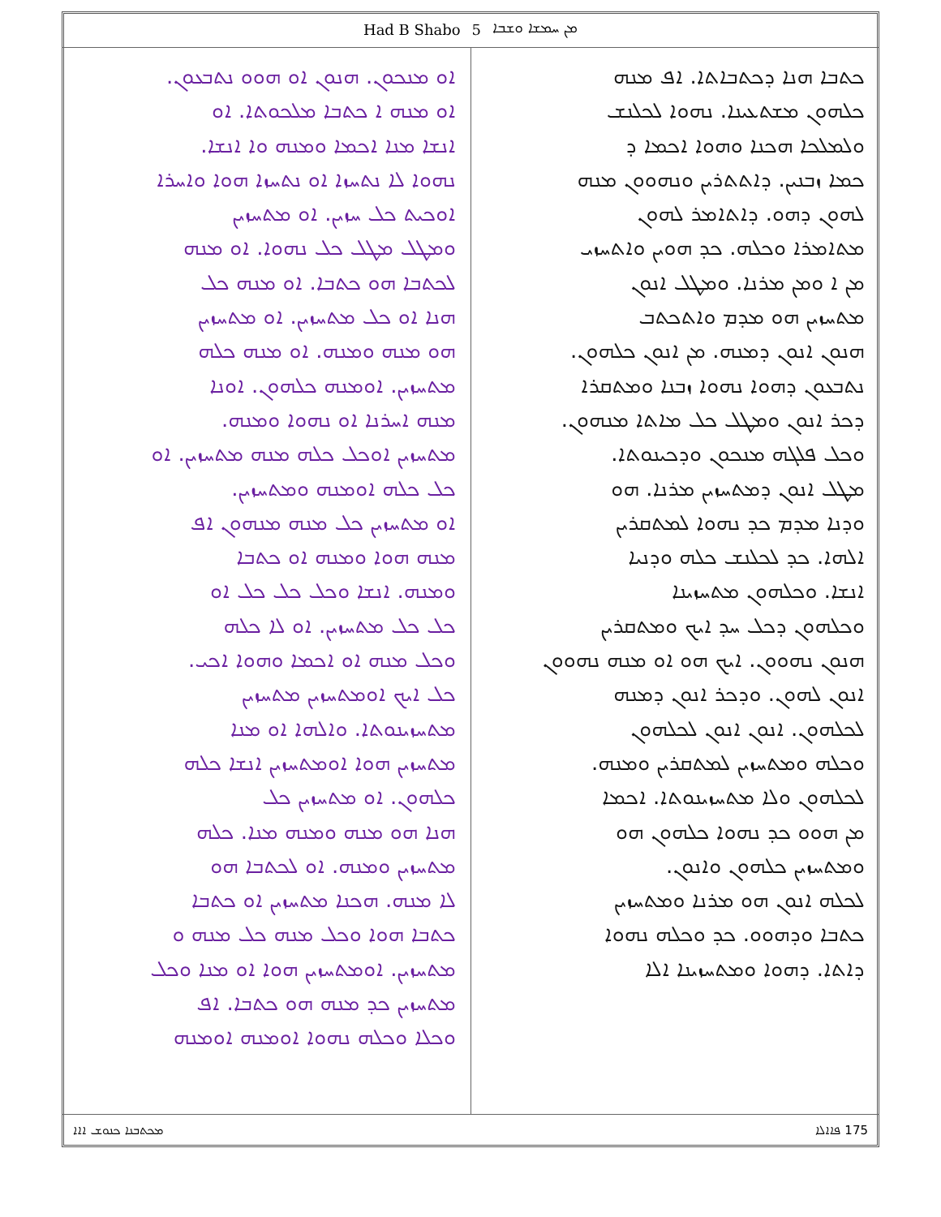Had B Shabo 5 ܡܢ ܚܡܫܐ ܘܫܒܐ
ܟܬܒܐ ܗܢܐ ܕܟܬܒܐܬܐ. ܐܦ ܡܢܗ
ܟܠܗܘܢ ܡܫܬܥܝܢܐ. ܢܗܘܐ ܠܟܠܢܫ
ܘܠܡܠܟܐ ܗܟܢܐ ܘܗܘܐ ܐܟܡܐ ܕ
ܟܡܐ ܙܒܢܝܢ. ܕܐܬܬܪܝܢ ܘܢܗܘܘܢ ܡܢܗ
ܠܗܘܢ ܕܗܘ. ܕܐܬܐܡܪ ܠܗܘܢ
ܡܬܐܡܪܐ ܘܟܠܗ. ܟܕ ܗܘܝܢ ܘܐܬܚܙܝ
ܡܢ ܐ ܘܡܢ ܡܪܢܐ. ܘܡܛܠ ܐܢܘܢ
ܡܬܚܙܝܢ ܗܘ ܡܕܡ ܘܐܬܟܬܒ
ܗܢܘܢ ܐܢܘܢ ܕܡܢܗ. ܡܢ ܐܢܘܢ ܟܠܗܘܢ.
ܢܬܒܥܘܢ ܕܗܘܐ ܢܗܘܐ ܙܒܢܐ ܘܡܬܩܪܐ
ܕܟܪ ܐܢܘܢ ܘܡܛܠ ܟܠ ܡܐܬܐ ܡܢܗܘܢ.
ܘܟܠ ܦܠܓܗ ܡܢܟܘܢ ܘܕܟܝܢܘܬܐ.
ܡܛܠ ܐܢܘܢ ܕܡܬܚܙܝܢ ܡܪܢܐ. ܗܘ
ܘܕܢܐ ܡܕܡ ܟܕ ܢܗܘܐ ܠܡܬܩܪܝܢ
ܐܠܗܐ. ܟܕ ܠܟܠܢܫ ܟܠܗ ܘܕܢܝܐ
ܐܢܫܐ. ܘܟܠܗܘܢ ܡܬܚܙܝܢܐ
ܘܟܠܗܘܢ ܕܟܠ ܚܕ ܐܝܟ ܘܡܬܩܪܝܢ
ܗܢܘܢ ܢܗܘܘܢ. ܐܝܟ ܗܘ ܐܘ ܡܢܗ ܢܗܘܘܢ
ܐܢܘܢ ܠܗܘܢ. ܘܕܟܪ ܐܢܘܢ ܕܡܢܗ
ܠܟܠܗܘܢ. ܐܢܘܢ ܐܢܘܢ ܠܟܠܗܘܢ
ܘܟܠܗ ܘܡܬܚܙܝܢ ܠܡܬܩܪܝܢ ܘܡܢܗ.
ܠܟܠܗܘܢ ܘܠܐ ܡܬܚܙܝܢܘܬܐ. ܐܟܡܐ
ܡܢ ܗܘܘ ܟܕ ܢܗܘܐ ܟܠܗܘܢ ܗܘ
ܘܡܬܚܙܝܢ ܟܠܗܘܢ ܘܐܢܘܢ.
ܠܟܠܗ ܐܢܘܢ ܗܘ ܡܪܢܐ ܘܡܬܚܙܝܢ
ܟܬܒܐ ܘܕܗܘܘ. ܟܕ ܘܟܠܗ ܢܗܘܐ
ܕܐܬܐ. ܕܗܘܐ ܘܡܬܚܙܝܢܐ ܐܠܐ
ܐܘ ܡܢܟܘܢ. ܗܢܘܢ ܐܘ ܗܘܘ ܢܬܒܥܘܢ.
ܐܘ ܡܢܗ ܐ ܟܬܒܐ ܡܠܟܘܬܐ. ܐܘ
ܐܢܫܐ ܡܢܐ ܐܟܡܐ ܘܡܢܗ ܘܐ ܐܢܫܐ.
ܢܗܘܐ ܠܐ ܢܬܚܙܐ ܐܘ ܢܬܚܙܐ ܗܘܐ ܘܐܚܪܐ
ܐܘܟܝܬ ܟܠ ܚܙܝܢ. ܐܘ ܡܬܚܙܝܢ
ܘܡܛܠ ܡܛܠ ܟܠ ܢܗܘܐ. ܐܘ ܡܢܗ
ܠܟܬܒܐ ܗܘ ܟܬܒܐ. ܐܘ ܡܢܗ ܟܠ
ܗܢܐ ܐܘ ܟܠ ܡܬܚܙܝܢ. ܐܘ ܡܬܚܙܝܢ
ܗܘ ܡܢܗ ܘܡܢܗ. ܐܘ ܡܢܗ ܟܠܗ
ܡܬܚܙܝܢ. ܐܘܡܢܗ ܟܠܗܘܢ. ܐܘܢܐ
ܡܢܗ ܐܚܪܢܐ ܐܘ ܢܗܘܐ ܘܡܢܗ.
ܡܬܚܙܝܢ ܐܘܟܠ ܟܠܗ ܡܢܗ ܡܬܚܙܝܢ. ܐܘ
ܟܠ ܟܠܗ ܐܘܡܢܗ ܘܡܬܚܙܝܢ.
ܐܘ ܡܬܚܙܝܢ ܟܠ ܡܢܗ ܡܢܗܘܢ ܐܦ
ܡܢܗ ܗܘܐ ܘܡܢܗ ܐܘ ܟܬܒܐ
ܘܡܢܗ. ܐܢܫܐ ܘܟܠ ܟܠ ܟܠ ܐܘ
ܟܠ ܟܠ ܡܬܚܙܝܢ. ܐܘ ܠܐ ܟܠܗ
ܘܟܠ ܡܢܗ ܐܘ ܐܟܡܐ ܘܗܘܐ ܐܟܝ.
ܟܠ ܐܝܟ ܐܘܡܬܚܙܝܢ ܡܬܚܙܝܢ
ܡܬܚܙܝܢܘܬܐ. ܘܐܠܗܐ ܐܘ ܡܢܐ
ܡܬܚܙܝܢ ܗܘܐ ܐܘܡܬܚܙܝܢ ܐܢܫܐ ܟܠܗ
ܟܠܗܘܢ. ܐܘ ܡܬܚܙܝܢ ܟܠ
ܗܢܐ ܗܘ ܡܢܗ ܘܡܢܗ ܡܢܐ. ܟܠܗ
ܡܬܚܙܝܢ ܘܡܢܗ. ܐܘ ܠܟܬܒܐ ܗܘ
ܠܐ ܡܢܗ. ܗܟܢܐ ܡܬܚܙܝܢ ܐܘ ܟܬܒܐ
ܟܬܒܐ ܗܘܐ ܘܟܠ ܡܢܗ ܟܠ ܡܢܗ ܘ
ܡܬܚܙܝܢ. ܐܘܡܬܚܙܝܢ ܗܘܐ ܐܘ ܡܢܐ ܘܟܠ
ܡܬܚܙܝܢ ܟܕ ܡܢܗ ܗܘ ܟܬܒܐ. ܐܦ
ܘܟܠܐ ܘܟܠܗ ܢܗܘܐ ܐܘܡܢܗ ܐܘܡܢܗ
175 ܦܐܐܠܐ ܡܟܬܒܢܐ ܟܢܘܫ ܐܐܐ